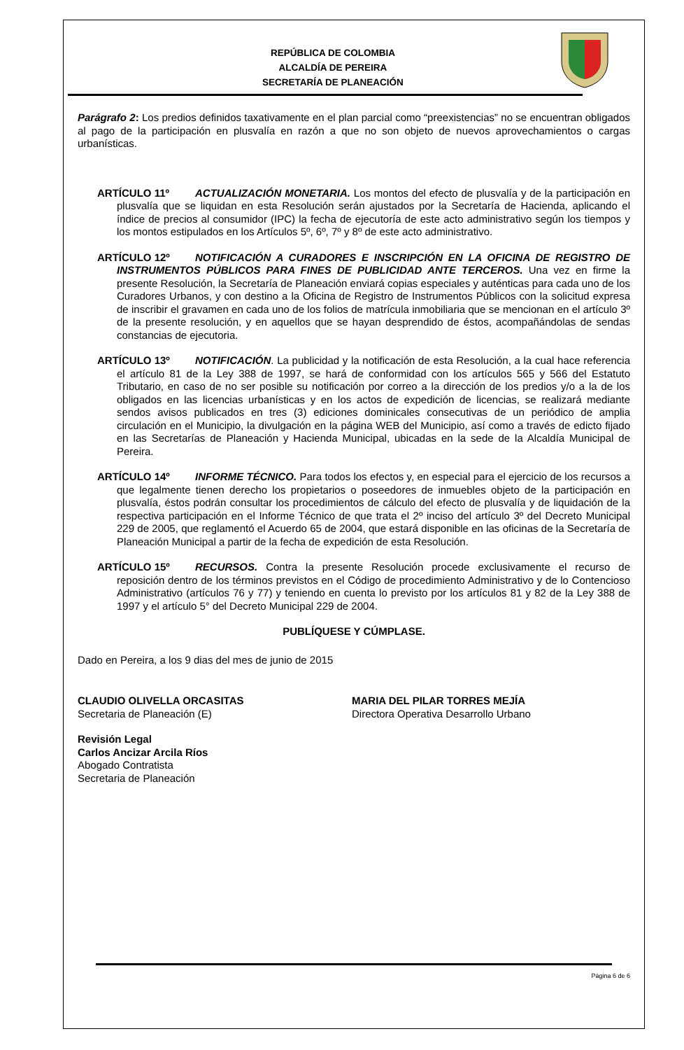REPÚBLICA DE COLOMBIA
ALCALDÍA DE PEREIRA
SECRETARÍA DE PLANEACIÓN
Parágrafo 2: Los predios definidos taxativamente en el plan parcial como “preexistencias” no se encuentran obligados al pago de la participación en plusvalía en razón a que no son objeto de nuevos aprovechamientos o cargas urbanísticas.
ARTÍCULO 11º ACTUALIZACIÓN MONETARIA. Los montos del efecto de plusvalía y de la participación en plusvalía que se liquidan en esta Resolución serán ajustados por la Secretaría de Hacienda, aplicando el índice de precios al consumidor (IPC) la fecha de ejecutoría de este acto administrativo según los tiempos y los montos estipulados en los Artículos 5º, 6º, 7º y 8º de este acto administrativo.
ARTÍCULO 12º NOTIFICACIÓN A CURADORES E INSCRIPCIÓN EN LA OFICINA DE REGISTRO DE INSTRUMENTOS PÚBLICOS PARA FINES DE PUBLICIDAD ANTE TERCEROS. Una vez en firme la presente Resolución, la Secretaría de Planeación enviará copias especiales y auténticas para cada uno de los Curadores Urbanos, y con destino a la Oficina de Registro de Instrumentos Públicos con la solicitud expresa de inscribir el gravamen en cada uno de los folios de matrícula inmobiliaria que se mencionan en el artículo 3º de la presente resolución, y en aquellos que se hayan desprendido de éstos, acompañándolas de sendas constancias de ejecutoria.
ARTÍCULO 13º NOTIFICACIÓN. La publicidad y la notificación de esta Resolución, a la cual hace referencia el artículo 81 de la Ley 388 de 1997, se hará de conformidad con los artículos 565 y 566 del Estatuto Tributario, en caso de no ser posible su notificación por correo a la dirección de los predios y/o a la de los obligados en las licencias urbanísticas y en los actos de expedición de licencias, se realizará mediante sendos avisos publicados en tres (3) ediciones dominicales consecutivas de un periódico de amplia circulación en el Municipio, la divulgación en la página WEB del Municipio, así como a través de edicto fijado en las Secretarías de Planeación y Hacienda Municipal, ubicadas en la sede de la Alcaldía Municipal de Pereira.
ARTÍCULO 14º INFORME TÉCNICO. Para todos los efectos y, en especial para el ejercicio de los recursos a que legalmente tienen derecho los propietarios o poseedores de inmuebles objeto de la participación en plusvalía, éstos podrán consultar los procedimientos de cálculo del efecto de plusvalía y de liquidación de la respectiva participación en el Informe Técnico de que trata el 2º inciso del artículo 3º del Decreto Municipal 229 de 2005, que reglamentó el Acuerdo 65 de 2004, que estará disponible en las oficinas de la Secretaría de Planeación Municipal a partir de la fecha de expedición de esta Resolución.
ARTÍCULO 15º RECURSOS. Contra la presente Resolución procede exclusivamente el recurso de reposición dentro de los términos previstos en el Código de procedimiento Administrativo y de lo Contencioso Administrativo (artículos 76 y 77) y teniendo en cuenta lo previsto por los artículos 81 y 82 de la Ley 388 de 1997 y el artículo 5° del Decreto Municipal 229 de 2004.
PUBLÍQUESE Y CÚMPLASE.
Dado en Pereira, a los 9 dias del mes de junio de 2015
CLAUDIO OLIVELLA ORCASITAS
Secretaria de Planeación (E)
MARIA DEL PILAR TORRES MEJÍA
Directora Operativa Desarrollo Urbano
Revisión Legal
Carlos Ancizar Arcila Ríos
Abogado Contratista
Secretaria de Planeación
Página 6 de 6